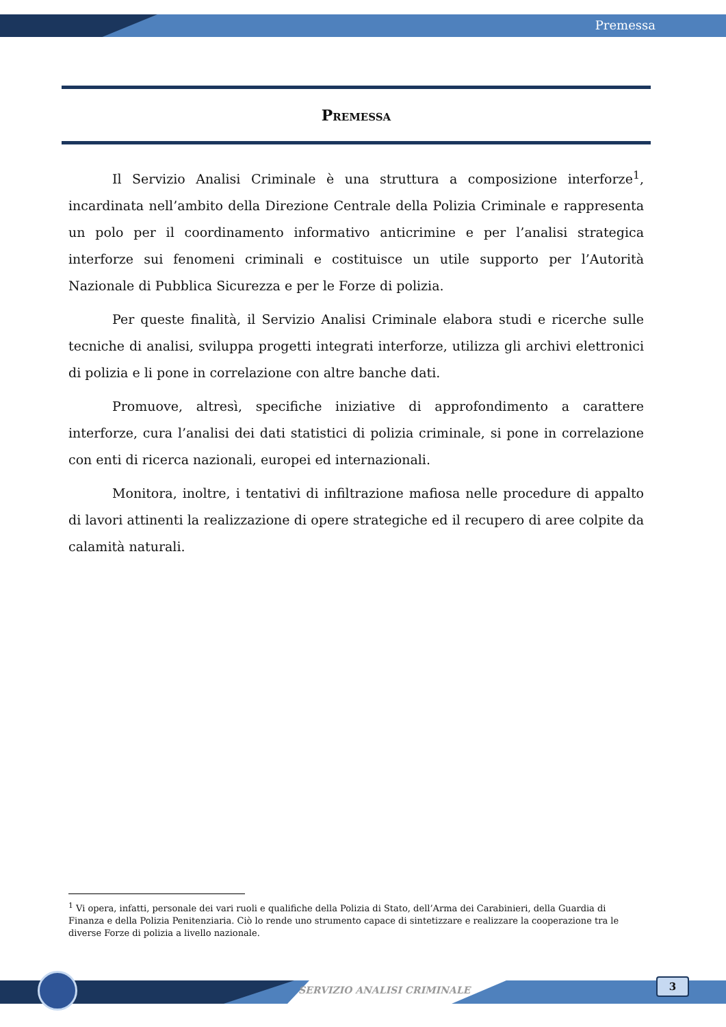Premessa
Premessa
Il Servizio Analisi Criminale è una struttura a composizione interforze<sup>1</sup>, incardinata nell’ambito della Direzione Centrale della Polizia Criminale e rappresenta un polo per il coordinamento informativo anticrimine e per l’analisi strategica interforze sui fenomeni criminali e costituisce un utile supporto per l’Autorità Nazionale di Pubblica Sicurezza e per le Forze di polizia.
Per queste finalità, il Servizio Analisi Criminale elabora studi e ricerche sulle tecniche di analisi, sviluppa progetti integrati interforze, utilizza gli archivi elettronici di polizia e li pone in correlazione con altre banche dati.
Promuove, altresì, specifiche iniziative di approfondimento a carattere interforze, cura l’analisi dei dati statistici di polizia criminale, si pone in correlazione con enti di ricerca nazionali, europei ed internazionali.
Monitora, inoltre, i tentativi di infiltrazione mafiosa nelle procedure di appalto di lavori attinenti la realizzazione di opere strategiche ed il recupero di aree colpite da calamità naturali.
<sup>1</sup> Vi opera, infatti, personale dei vari ruoli e qualifiche della Polizia di Stato, dell’Arma dei Carabinieri, della Guardia di Finanza e della Polizia Penitenziaria. Ciò lo rende uno strumento capace di sintetizzare e realizzare la cooperazione tra le diverse Forze di polizia a livello nazionale.
SERVIZIO ANALISI CRIMINALE
3